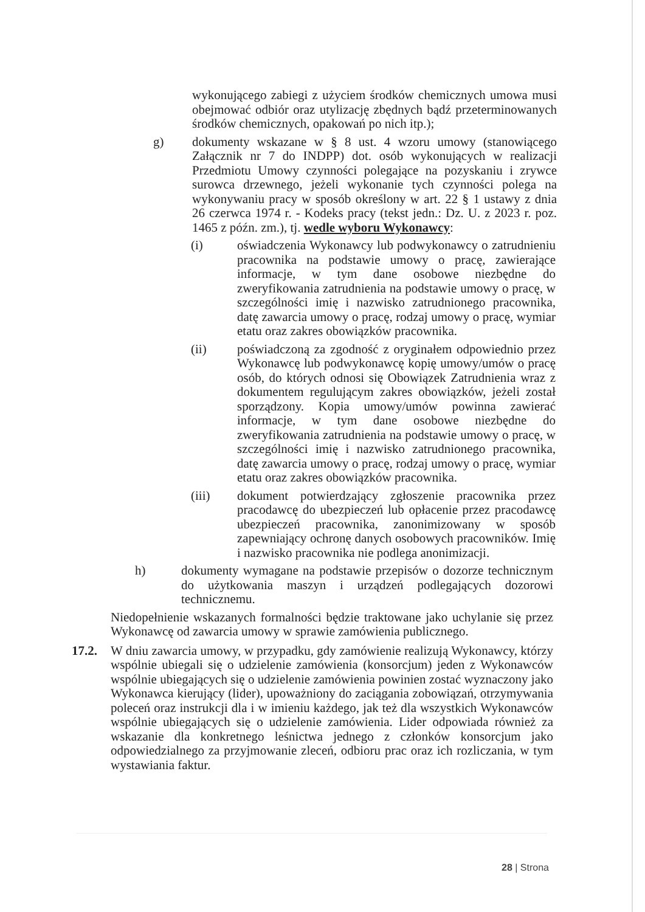wykonującego zabiegi z użyciem środków chemicznych umowa musi obejmować odbiór oraz utylizację zbędnych bądź przeterminowanych środków chemicznych, opakowań po nich itp.);
g) dokumenty wskazane w § 8 ust. 4 wzoru umowy (stanowiącego Załącznik nr 7 do INDPP) dot. osób wykonujących w realizacji Przedmiotu Umowy czynności polegające na pozyskaniu i zrywce surowca drzewnego, jeżeli wykonanie tych czynności polega na wykonywaniu pracy w sposób określony w art. 22 § 1 ustawy z dnia 26 czerwca 1974 r. - Kodeks pracy (tekst jedn.: Dz. U. z 2023 r. poz. 1465 z późn. zm.), tj. wedle wyboru Wykonawcy:
(i) oświadczenia Wykonawcy lub podwykonawcy o zatrudnieniu pracownika na podstawie umowy o pracę, zawierające informacje, w tym dane osobowe niezbędne do zweryfikowania zatrudnienia na podstawie umowy o pracę, w szczególności imię i nazwisko zatrudnionego pracownika, datę zawarcia umowy o pracę, rodzaj umowy o pracę, wymiar etatu oraz zakres obowiązków pracownika.
(ii) poświadczoną za zgodność z oryginałem odpowiednio przez Wykonawcę lub podwykonawcę kopię umowy/umów o pracę osób, do których odnosi się Obowiązek Zatrudnienia wraz z dokumentem regulującym zakres obowiązków, jeżeli został sporządzony. Kopia umowy/umów powinna zawierać informacje, w tym dane osobowe niezbędne do zweryfikowania zatrudnienia na podstawie umowy o pracę, w szczególności imię i nazwisko zatrudnionego pracownika, datę zawarcia umowy o pracę, rodzaj umowy o pracę, wymiar etatu oraz zakres obowiązków pracownika.
(iii) dokument potwierdzający zgłoszenie pracownika przez pracodawcę do ubezpieczeń lub opłacenie przez pracodawcę ubezpieczeń pracownika, zanonimizowany w sposób zapewniający ochronę danych osobowych pracowników. Imię i nazwisko pracownika nie podlega anonimizacji.
h) dokumenty wymagane na podstawie przepisów o dozorze technicznym do użytkowania maszyn i urządzeń podlegających dozorowi technicznemu.
Niedopełnienie wskazanych formalności będzie traktowane jako uchylanie się przez Wykonawcę od zawarcia umowy w sprawie zamówienia publicznego.
17.2. W dniu zawarcia umowy, w przypadku, gdy zamówienie realizują Wykonawcy, którzy wspólnie ubiegali się o udzielenie zamówienia (konsorcjum) jeden z Wykonawców wspólnie ubiegających się o udzielenie zamówienia powinien zostać wyznaczony jako Wykonawca kierujący (lider), upoważniony do zaciągania zobowiązań, otrzymywania poleceń oraz instrukcji dla i w imieniu każdego, jak też dla wszystkich Wykonawców wspólnie ubiegających się o udzielenie zamówienia. Lider odpowiada również za wskazanie dla konkretnego leśnictwa jednego z członków konsorcjum jako odpowiedzialnego za przyjmowanie zleceń, odbioru prac oraz ich rozliczania, w tym wystawiania faktur.
28 | Strona